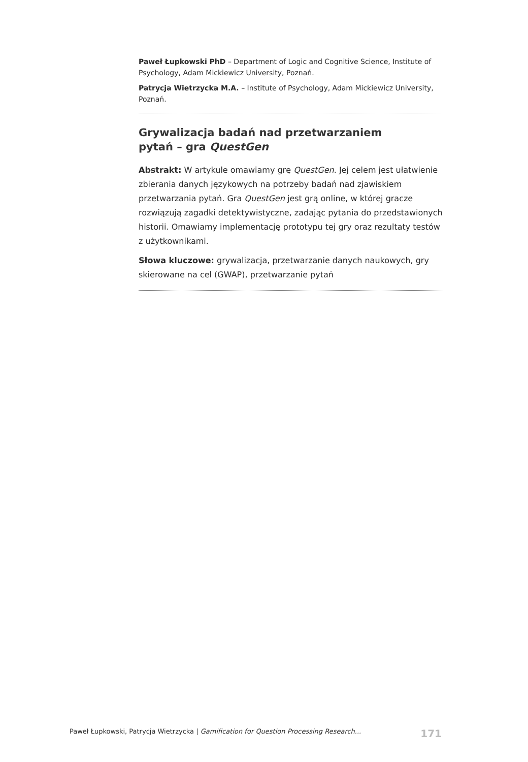Paweł Łupkowski PhD – Department of Logic and Cognitive Science, Institute of Psychology, Adam Mickiewicz University, Poznań.
Patrycja Wietrzycka M.A. – Institute of Psychology, Adam Mickiewicz University, Poznań.
Grywalizacja badań nad przetwarzaniem
pytań – gra QuestGen
Abstrakt: W artykule omawiamy grę QuestGen. Jej celem jest ułatwienie zbierania danych językowych na potrzeby badań nad zjawiskiem przetwarzania pytań. Gra QuestGen jest grą online, w której gracze rozwiązują zagadki detektywistyczne, zadając pytania do przedstawionych historii. Omawiamy implementację prototypu tej gry oraz rezultaty testów z użytkownikami.
Słowa kluczowe: grywalizacja, przetwarzanie danych naukowych, gry skierowane na cel (GWAP), przetwarzanie pytań
Paweł Łupkowski, Patrycja Wietrzycka | Gamification for Question Processing Research... 171